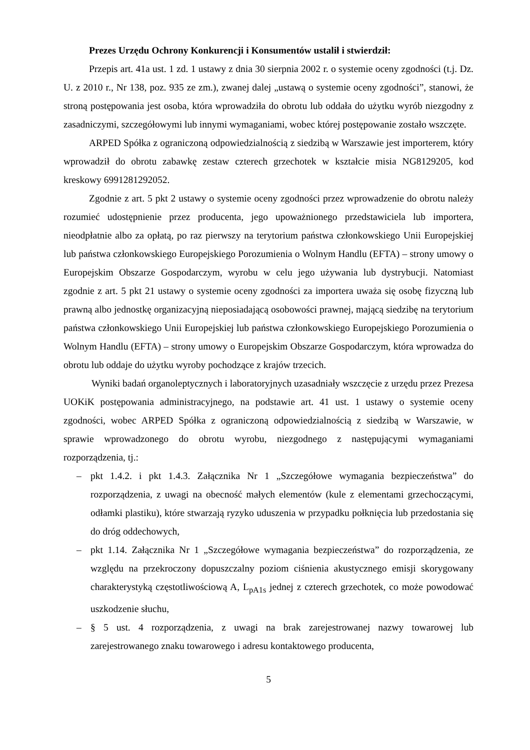Prezes Urzędu Ochrony Konkurencji i Konsumentów ustalił i stwierdził:
Przepis art. 41a ust. 1 zd. 1 ustawy z dnia 30 sierpnia 2002 r. o systemie oceny zgodności (t.j. Dz. U. z 2010 r., Nr 138, poz. 935 ze zm.), zwanej dalej „ustawą o systemie oceny zgodności”, stanowi, że stroną postępowania jest osoba, która wprowadziła do obrotu lub oddała do użytku wyrób niezgodny z zasadniczymi, szczegółowymi lub innymi wymaganiami, wobec której postępowanie zostało wszczęte.
ARPED Spółka z ograniczoną odpowiedzialnością z siedzibą w Warszawie jest importerem, który wprowadził do obrotu zabawkę zestaw czterech grzechotek w kształcie misia NG8129205, kod kreskowy 6991281292052.
Zgodnie z art. 5 pkt 2 ustawy o systemie oceny zgodności przez wprowadzenie do obrotu należy rozumieć udostępnienie przez producenta, jego upoważnionego przedstawiciela lub importera, nieodpłatnie albo za opłatą, po raz pierwszy na terytorium państwa członkowskiego Unii Europejskiej lub państwa członkowskiego Europejskiego Porozumienia o Wolnym Handlu (EFTA) – strony umowy o Europejskim Obszarze Gospodarczym, wyrobu w celu jego używania lub dystrybucji. Natomiast zgodnie z art. 5 pkt 21 ustawy o systemie oceny zgodności za importera uważa się osobę fizyczną lub prawną albo jednostkę organizacyjną nieposiadającą osobowości prawnej, mającą siedzibę na terytorium państwa członkowskiego Unii Europejskiej lub państwa członkowskiego Europejskiego Porozumienia o Wolnym Handlu (EFTA) – strony umowy o Europejskim Obszarze Gospodarczym, która wprowadza do obrotu lub oddaje do użytku wyroby pochodzące z krajów trzecich.
Wyniki badań organoleptycznych i laboratoryjnych uzasadniały wszczęcie z urzędu przez Prezesa UOKiK postępowania administracyjnego, na podstawie art. 41 ust. 1 ustawy o systemie oceny zgodności, wobec ARPED Spółka z ograniczoną odpowiedzialnością z siedzibą w Warszawie, w sprawie wprowadzonego do obrotu wyrobu, niezgodnego z następującymi wymaganiami rozporządzenia, tj.:
– pkt 1.4.2. i pkt 1.4.3. Załącznika Nr 1 „Szczegółowe wymagania bezpieczeństwa” do rozporządzenia, z uwagi na obecność małych elementów (kule z elementami grzechoczącymi, odłamki plastiku), które stwarzają ryzyko uduszenia w przypadku połknięcia lub przedostania się do dróg oddechowych,
– pkt 1.14. Załącznika Nr 1 „Szczegółowe wymagania bezpieczeństwa” do rozporządzenia, ze względu na przekroczony dopuszczalny poziom ciśnienia akustycznego emisji skorygowany charakterystyką częstotliwościową A, L<sub>pA1s</sub> jednej z czterech grzechotek, co może powodować uszkodzenie słuchu,
– § 5 ust. 4 rozporządzenia, z uwagi na brak zarejestrowanej nazwy towarowej lub zarejestrowanego znaku towarowego i adresu kontaktowego producenta,
5